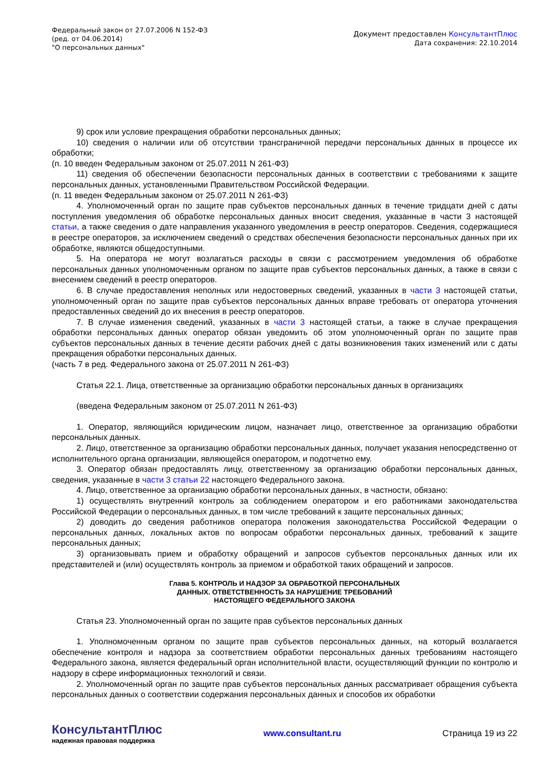Федеральный закон от 27.07.2006 N 152-ФЗ
(ред. от 04.06.2014)
"О персональных данных"
Документ предоставлен КонсультантПлюс
Дата сохранения: 22.10.2014
9) срок или условие прекращения обработки персональных данных;
10) сведения о наличии или об отсутствии трансграничной передачи персональных данных в процессе их обработки;
(п. 10 введен Федеральным законом от 25.07.2011 N 261-ФЗ)
11) сведения об обеспечении безопасности персональных данных в соответствии с требованиями к защите персональных данных, установленными Правительством Российской Федерации.
(п. 11 введен Федеральным законом от 25.07.2011 N 261-ФЗ)
4. Уполномоченный орган по защите прав субъектов персональных данных в течение тридцати дней с даты поступления уведомления об обработке персональных данных вносит сведения, указанные в части 3 настоящей статьи, а также сведения о дате направления указанного уведомления в реестр операторов. Сведения, содержащиеся в реестре операторов, за исключением сведений о средствах обеспечения безопасности персональных данных при их обработке, являются общедоступными.
5. На оператора не могут возлагаться расходы в связи с рассмотрением уведомления об обработке персональных данных уполномоченным органом по защите прав субъектов персональных данных, а также в связи с внесением сведений в реестр операторов.
6. В случае предоставления неполных или недостоверных сведений, указанных в части 3 настоящей статьи, уполномоченный орган по защите прав субъектов персональных данных вправе требовать от оператора уточнения предоставленных сведений до их внесения в реестр операторов.
7. В случае изменения сведений, указанных в части 3 настоящей статьи, а также в случае прекращения обработки персональных данных оператор обязан уведомить об этом уполномоченный орган по защите прав субъектов персональных данных в течение десяти рабочих дней с даты возникновения таких изменений или с даты прекращения обработки персональных данных.
(часть 7 в ред. Федерального закона от 25.07.2011 N 261-ФЗ)
Статья 22.1. Лица, ответственные за организацию обработки персональных данных в организациях
(введена Федеральным законом от 25.07.2011 N 261-ФЗ)
1. Оператор, являющийся юридическим лицом, назначает лицо, ответственное за организацию обработки персональных данных.
2. Лицо, ответственное за организацию обработки персональных данных, получает указания непосредственно от исполнительного органа организации, являющейся оператором, и подотчетно ему.
3. Оператор обязан предоставлять лицу, ответственному за организацию обработки персональных данных, сведения, указанные в части 3 статьи 22 настоящего Федерального закона.
4. Лицо, ответственное за организацию обработки персональных данных, в частности, обязано:
1) осуществлять внутренний контроль за соблюдением оператором и его работниками законодательства Российской Федерации о персональных данных, в том числе требований к защите персональных данных;
2) доводить до сведения работников оператора положения законодательства Российской Федерации о персональных данных, локальных актов по вопросам обработки персональных данных, требований к защите персональных данных;
3) организовывать прием и обработку обращений и запросов субъектов персональных данных или их представителей и (или) осуществлять контроль за приемом и обработкой таких обращений и запросов.
Глава 5. КОНТРОЛЬ И НАДЗОР ЗА ОБРАБОТКОЙ ПЕРСОНАЛЬНЫХ
ДАННЫХ. ОТВЕТСТВЕННОСТЬ ЗА НАРУШЕНИЕ ТРЕБОВАНИЙ
НАСТОЯЩЕГО ФЕДЕРАЛЬНОГО ЗАКОНА
Статья 23. Уполномоченный орган по защите прав субъектов персональных данных
1. Уполномоченным органом по защите прав субъектов персональных данных, на который возлагается обеспечение контроля и надзора за соответствием обработки персональных данных требованиям настоящего Федерального закона, является федеральный орган исполнительной власти, осуществляющий функции по контролю и надзору в сфере информационных технологий и связи.
2. Уполномоченный орган по защите прав субъектов персональных данных рассматривает обращения субъекта персональных данных о соответствии содержания персональных данных и способов их обработки
КонсультантПлюс
надежная правовая поддержка
www.consultant.ru Страница 19 из 22